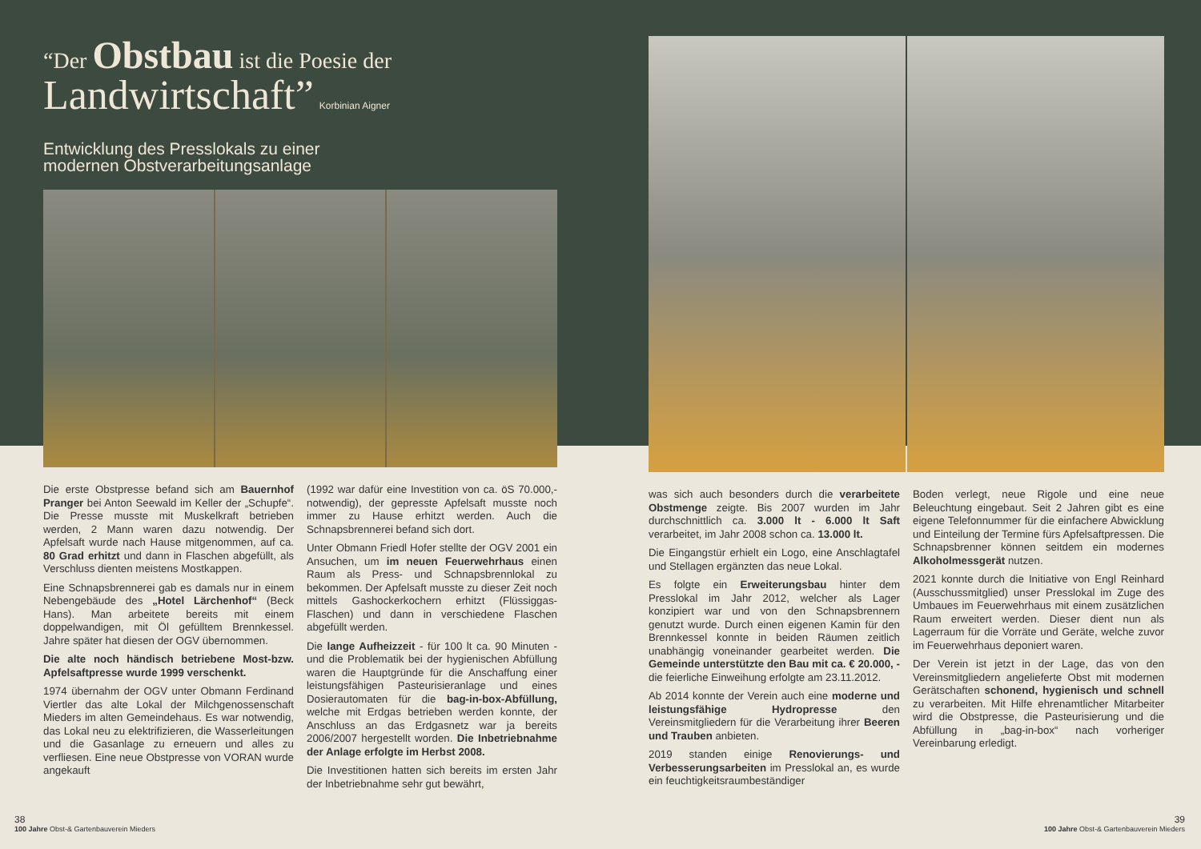“Der Obstbau ist die Poesie der
Landwirtschaft” Korbinian Aigner
Entwicklung des Presslokals zu einer
modernen Obstverarbeitungsanlage
Die erste Obstpresse befand sich am Bauernhof Pranger bei Anton Seewald im Keller der „Schupfe“. Die Presse musste mit Muskelkraft betrieben werden, 2 Mann waren dazu notwendig. Der Apfelsaft wurde nach Hause mitgenommen, auf ca. 80 Grad erhitzt und dann in Flaschen abgefüllt, als Verschluss dienten meistens Mostkappen.
Eine Schnapsbrennerei gab es damals nur in einem Nebengebäude des „Hotel Lärchenhof“ (Beck Hans). Man arbeitete bereits mit einem doppelwandigen, mit Öl gefülltem Brennkessel. Jahre später hat diesen der OGV übernommen.
Die alte noch händisch betriebene Most-bzw. Apfelsaftpresse wurde 1999 verschenkt.
1974 übernahm der OGV unter Obmann Ferdinand Viertler das alte Lokal der Milchgenossenschaft Mieders im alten Gemeindehaus. Es war notwendig, das Lokal neu zu elektrifizieren, die Wasserleitungen und die Gasanlage zu erneuern und alles zu verfliesen. Eine neue Obstpresse von VORAN wurde angekauft
(1992 war dafür eine Investition von ca. öS 70.000,- notwendig), der gepresste Apfelsaft musste noch immer zu Hause erhitzt werden. Auch die Schnapsbrennerei befand sich dort.
Unter Obmann Friedl Hofer stellte der OGV 2001 ein Ansuchen, um im neuen Feuerwehrhaus einen Raum als Press- und Schnapsbrennlokal zu bekommen. Der Apfelsaft musste zu dieser Zeit noch mittels Gashockerkochern erhitzt (Flüssiggas-Flaschen) und dann in verschiedene Flaschen abgefüllt werden.
Die lange Aufheizzeit - für 100 lt ca. 90 Minuten - und die Problematik bei der hygienischen Abfüllung waren die Hauptgründe für die Anschaffung einer leistungsfähigen Pasteurisieranlage und eines Dosierautomaten für die bag-in-box-Abfüllung, welche mit Erdgas betrieben werden konnte, der Anschluss an das Erdgasnetz war ja bereits 2006/2007 hergestellt worden. Die Inbetriebnahme der Anlage erfolgte im Herbst 2008.
Die Investitionen hatten sich bereits im ersten Jahr der Inbetriebnahme sehr gut bewährt,
38
100 Jahre Obst-& Gartenbauverein Mieders
was sich auch besonders durch die verarbeitete Obstmenge zeigte. Bis 2007 wurden im Jahr durchschnittlich ca. 3.000 lt - 6.000 lt Saft verarbeitet, im Jahr 2008 schon ca. 13.000 lt.
Die Eingangstür erhielt ein Logo, eine Anschlagtafel und Stellagen ergänzten das neue Lokal.
Es folgte ein Erweiterungsbau hinter dem Presslokal im Jahr 2012, welcher als Lager konzipiert war und von den Schnapsbrennern genutzt wurde. Durch einen eigenen Kamin für den Brennkessel konnte in beiden Räumen zeitlich unabhängig voneinander gearbeitet werden. Die Gemeinde unterstützte den Bau mit ca. € 20.000, - die feierliche Einweihung erfolgte am 23.11.2012.
Ab 2014 konnte der Verein auch eine moderne und leistungsfähige Hydropresse den Vereinsmitgliedern für die Verarbeitung ihrer Beeren und Trauben anbieten.
2019 standen einige Renovierungs- und Verbesserungsarbeiten im Presslokal an, es wurde ein feuchtigkeitsraumbeständiger
Boden verlegt, neue Rigole und eine neue Beleuchtung eingebaut. Seit 2 Jahren gibt es eine eigene Telefonnummer für die einfachere Abwicklung und Einteilung der Termine fürs Apfelsaftpressen. Die Schnapsbrenner können seitdem ein modernes Alkoholmessgerät nutzen.
2021 konnte durch die Initiative von Engl Reinhard (Ausschussmitglied) unser Presslokal im Zuge des Umbaues im Feuerwehrhaus mit einem zusätzlichen Raum erweitert werden. Dieser dient nun als Lagerraum für die Vorräte und Geräte, welche zuvor im Feuerwehrhaus deponiert waren.
Der Verein ist jetzt in der Lage, das von den Vereinsmitgliedern angelieferte Obst mit modernen Gerätschaften schonend, hygienisch und schnell zu verarbeiten. Mit Hilfe ehrenamtlicher Mitarbeiter wird die Obstpresse, die Pasteurisierung und die Abfüllung in „bag-in-box“ nach vorheriger Vereinbarung erledigt.
39
100 Jahre Obst-& Gartenbauverein Mieders